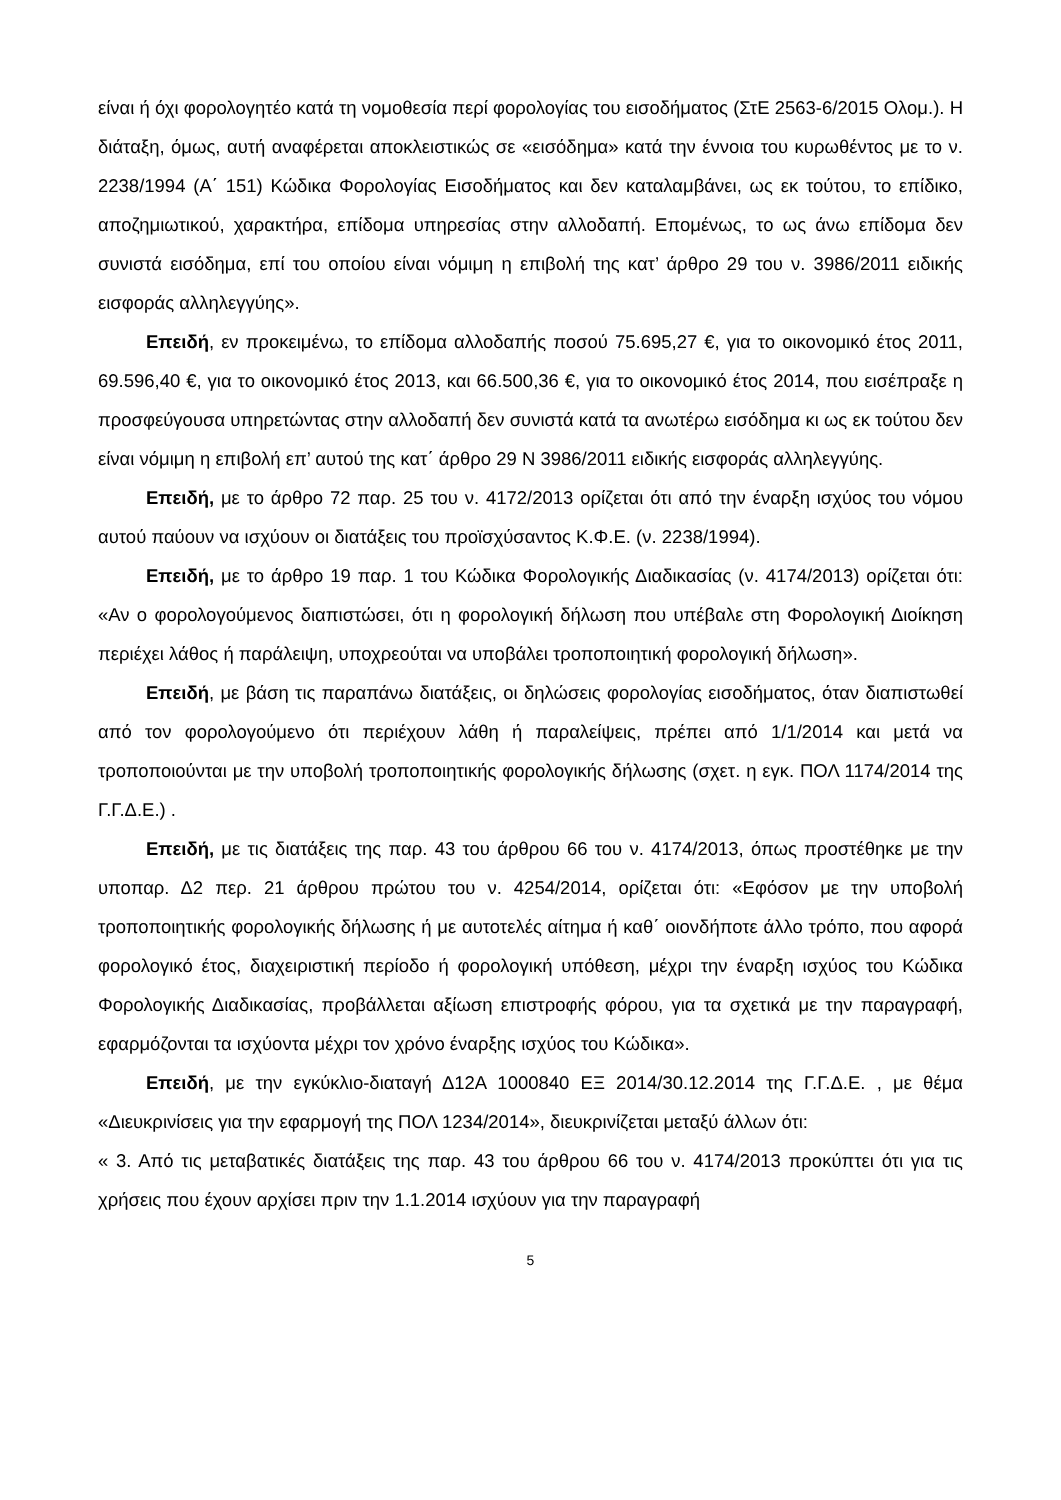είναι ή όχι φορολογητέο κατά τη νομοθεσία περί φορολογίας του εισοδήματος (ΣτΕ 2563-6/2015 Ολομ.). Η διάταξη, όμως, αυτή αναφέρεται αποκλειστικώς σε «εισόδημα» κατά την έννοια του κυρωθέντος με το ν. 2238/1994 (Α΄ 151) Κώδικα Φορολογίας Εισοδήματος και δεν καταλαμβάνει, ως εκ τούτου, το επίδικο, αποζημιωτικού, χαρακτήρα, επίδομα υπηρεσίας στην αλλοδαπή. Επομένως, το ως άνω επίδομα δεν συνιστά εισόδημα, επί του οποίου είναι νόμιμη η επιβολή της κατ’ άρθρο 29 του ν. 3986/2011 ειδικής εισφοράς αλληλεγγύης».
Επειδή, εν προκειμένω, το επίδομα αλλοδαπής ποσού 75.695,27 €, για το οικονομικό έτος 2011, 69.596,40 €, για το οικονομικό έτος 2013, και 66.500,36 €, για το οικονομικό έτος 2014, που εισέπραξε η προσφεύγουσα υπηρετώντας στην αλλοδαπή δεν συνιστά κατά τα ανωτέρω εισόδημα κι ως εκ τούτου δεν είναι νόμιμη η επιβολή επ’ αυτού της κατ΄ άρθρο 29 Ν 3986/2011 ειδικής εισφοράς αλληλεγγύης.
Επειδή, με το άρθρο 72 παρ. 25 του ν. 4172/2013 ορίζεται ότι από την έναρξη ισχύος του νόμου αυτού παύουν να ισχύουν οι διατάξεις του προϊσχύσαντος Κ.Φ.Ε. (ν. 2238/1994).
Επειδή, με το άρθρο 19 παρ. 1 του Κώδικα Φορολογικής Διαδικασίας (ν. 4174/2013) ορίζεται ότι: «Αν ο φορολογούμενος διαπιστώσει, ότι η φορολογική δήλωση που υπέβαλε στη Φορολογική Διοίκηση περιέχει λάθος ή παράλειψη, υποχρεούται να υποβάλει τροποποιητική φορολογική δήλωση».
Επειδή, με βάση τις παραπάνω διατάξεις, οι δηλώσεις φορολογίας εισοδήματος, όταν διαπιστωθεί από τον φορολογούμενο ότι περιέχουν λάθη ή παραλείψεις, πρέπει από 1/1/2014 και μετά να τροποποιούνται με την υποβολή τροποποιητικής φορολογικής δήλωσης (σχετ. η εγκ. ΠΟΛ 1174/2014 της Γ.Γ.Δ.Ε.) .
Επειδή, με τις διατάξεις της παρ. 43 του άρθρου 66 του ν. 4174/2013, όπως προστέθηκε με την υποπαρ. Δ2 περ. 21 άρθρου πρώτου του ν. 4254/2014, ορίζεται ότι: «Εφόσον με την υποβολή τροποποιητικής φορολογικής δήλωσης ή με αυτοτελές αίτημα ή καθ΄ οιονδήποτε άλλο τρόπο, που αφορά φορολογικό έτος, διαχειριστική περίοδο ή φορολογική υπόθεση, μέχρι την έναρξη ισχύος του Κώδικα Φορολογικής Διαδικασίας, προβάλλεται αξίωση επιστροφής φόρου, για τα σχετικά με την παραγραφή, εφαρμόζονται τα ισχύοντα μέχρι τον χρόνο έναρξης ισχύος του Κώδικα».
Επειδή, με την εγκύκλιο-διαταγή Δ12Α 1000840 ΕΞ 2014/30.12.2014 της Γ.Γ.Δ.Ε. , με θέμα «Διευκρινίσεις για την εφαρμογή της ΠΟΛ 1234/2014», διευκρινίζεται μεταξύ άλλων ότι:
« 3. Από τις μεταβατικές διατάξεις της παρ. 43 του άρθρου 66 του ν. 4174/2013 προκύπτει ότι για τις χρήσεις που έχουν αρχίσει πριν την 1.1.2014 ισχύουν για την παραγραφή
5